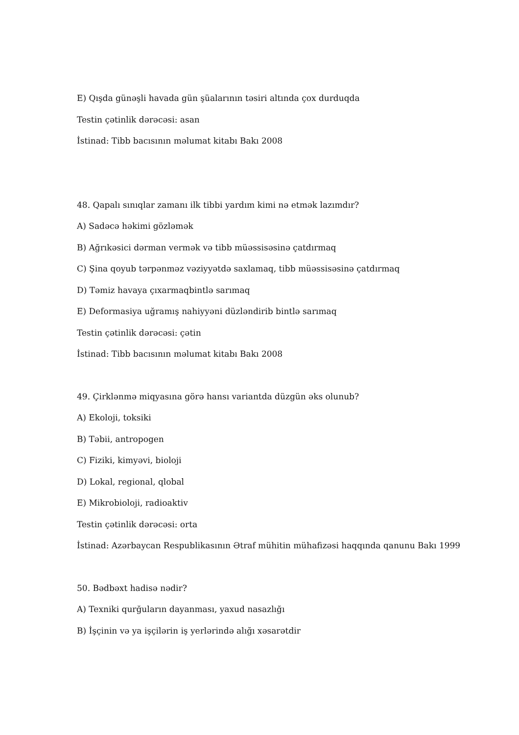E) Qışda günəşli havada gün şüalarının təsiri altında çox durduqda
Testin çətinlik dərəcəsi: asan
İstinad: Tibb bacısının məlumat kitabı Bakı 2008
48. Qapalı sınıqlar zamanı ilk tibbi yardım kimi nə etmək lazımdır?
A) Sadəcə həkimi gözləmək
B) Ağrıkəsici dərman vermək və tibb müəssisəsinə çatdırmaq
C) Şina qoyub tərpənməz vəziyyətdə saxlamaq, tibb müəssisəsinə çatdırmaq
D) Təmiz havaya çıxarmaqbintlə sarımaq
E) Deformasiya uğramış nahiyyəni düzləndirib bintlə sarımaq
Testin çətinlik dərəcəsi: çətin
İstinad: Tibb bacısının məlumat kitabı Bakı 2008
49. Çirklənmə miqyasına görə hansı variantda düzgün əks olunub?
A) Ekoloji, toksiki
B) Təbii, antropogen
C) Fiziki, kimyəvi, bioloji
D) Lokal, regional, qlobal
E) Mikrobioloji, radioaktiv
Testin çətinlik dərəcəsi: orta
İstinad: Azərbaycan Respublikasının Ətraf mühitin mühafizəsi haqqında qanunu Bakı 1999
50. Bədbəxt hadisə nədir?
A) Texniki qurğuların dayanması, yaxud nasazlığı
B) İşçinin və ya işçilərin iş yerlərində alığı xəsarətdir